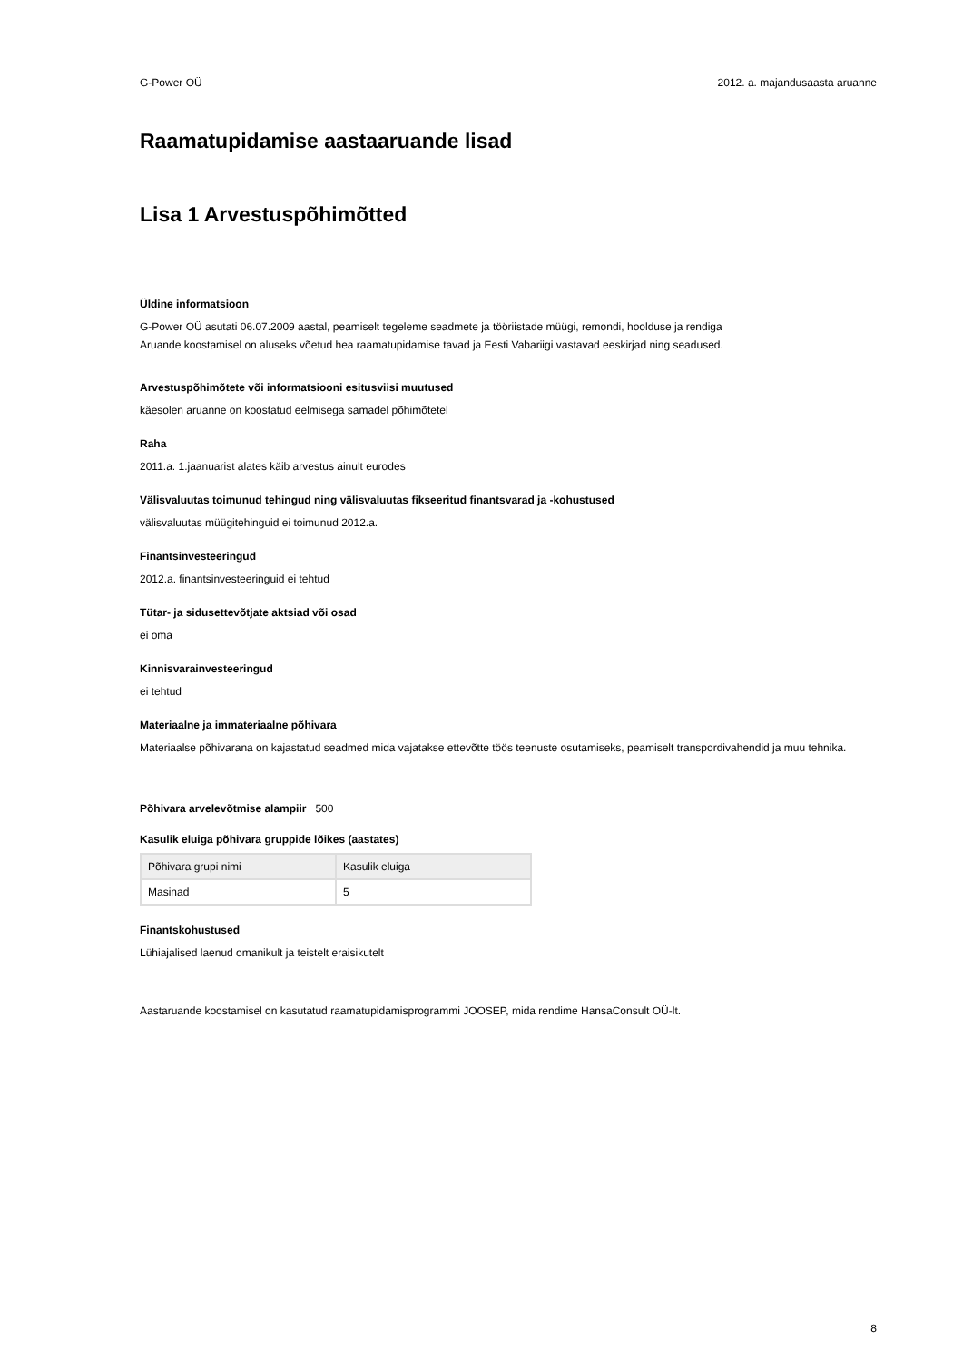G-Power OÜ 2012. a. majandusaasta aruanne
Raamatupidamise aastaaruande lisad
Lisa 1 Arvestuspõhimõtted
Üldine informatsioon
G-Power OÜ asutati 06.07.2009 aastal, peamiselt tegeleme seadmete ja tööriistade müügi, remondi, hoolduse ja rendiga
Aruande koostamisel on aluseks võetud hea raamatupidamise tavad ja Eesti Vabariigi vastavad eeskirjad ning seadused.
Arvestuspõhimõtete või informatsiooni esitusviisi muutused
käesolen aruanne on koostatud eelmisega samadel põhimõtetel
Raha
2011.a. 1.jaanuarist alates käib arvestus ainult eurodes
Välisvaluutas toimunud tehingud ning välisvaluutas fikseeritud finantsvarad ja -kohustused
välisvaluutas müügitehinguid ei toimunud 2012.a.
Finantsinvesteeringud
2012.a. finantsinvesteeringuid ei tehtud
Tütar- ja sidusettevõtjate aktsiad või osad
ei oma
Kinnisvarainvesteeringud
ei tehtud
Materiaalne ja immateriaalne põhivara
Materiaalse põhivarana on kajastatud seadmed mida vajatakse ettevõtte töös teenuste osutamiseks, peamiselt transpordivahendid ja muu tehnika.
Põhivara arvelevõtmise alampiir 500
Kasulik eluiga põhivara gruppide lõikes (aastates)
| Põhivara grupi nimi | Kasulik eluiga |
| Masinad | 5 |
Finantskohustused
Lühiajalised laenud omanikult ja teistelt eraisikutelt
Aastaruande koostamisel on kasutatud raamatupidamisprogrammi JOOSEP, mida rendime HansaConsult OÜ-lt.
8